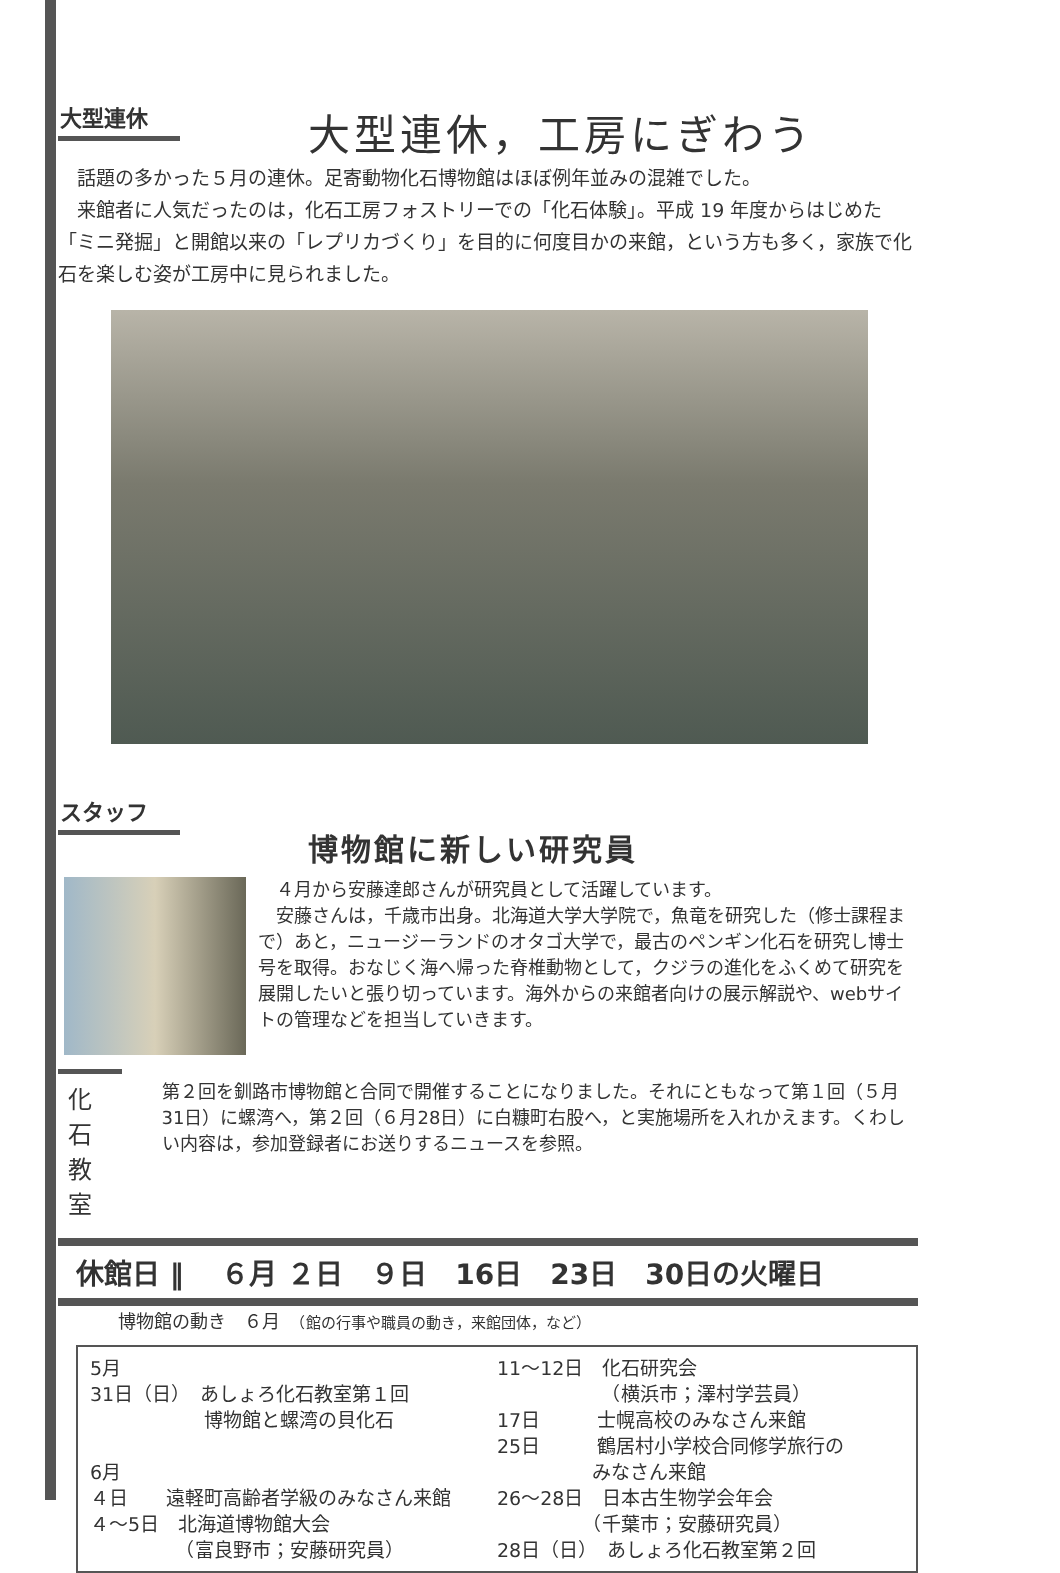大型連休
大型連休，工房にぎわう
　話題の多かった５月の連休。足寄動物化石博物館はほぼ例年並みの混雑でした。
　来館者に人気だったのは，化石工房フォストリーでの「化石体験」。平成 19 年度からはじめた「ミニ発掘」と開館以来の「レプリカづくり」を目的に何度目かの来館，という方も多く，家族で化石を楽しむ姿が工房中に見られました。
スタッフ
博物館に新しい研究員
　４月から安藤達郎さんが研究員として活躍しています。
　安藤さんは，千歳市出身。北海道大学大学院で，魚竜を研究した（修士課程まで）あと，ニュージーランドのオタゴ大学で，最古のペンギン化石を研究し博士号を取得。おなじく海へ帰った脊椎動物として，クジラの進化をふくめて研究を展開したいと張り切っています。海外からの来館者向けの展示解説や、webサイトの管理などを担当していきます。
化石教室
第２回を釧路市博物館と合同で開催することになりました。それにともなって第１回（５月31日）に螺湾へ，第２回（６月28日）に白糠町右股へ，と実施場所を入れかえます。くわしい内容は，参加登録者にお送りするニュースを参照。
休館日 ‖　 ６月 ２日　９日　16日　23日　30日の火曜日
博物館の動き　６月　（館の行事や職員の動き，来館団体，など）
5月
31日（日）　あしょろ化石教室第１回
　　　　　　博物館と螺湾の貝化石
6月
４日　　遠軽町高齢者学級のみなさん来館
４～5日　北海道博物館大会
　　　　　（富良野市；安藤研究員）
11～12日　化石研究会
　　　　　　（横浜市；澤村学芸員）
17日　　　士幌高校のみなさん来館
25日　　　鶴居村小学校合同修学旅行の
　　　　　みなさん来館
26～28日　日本古生物学会年会
　　　　　（千葉市；安藤研究員）
28日（日）　あしょろ化石教室第２回